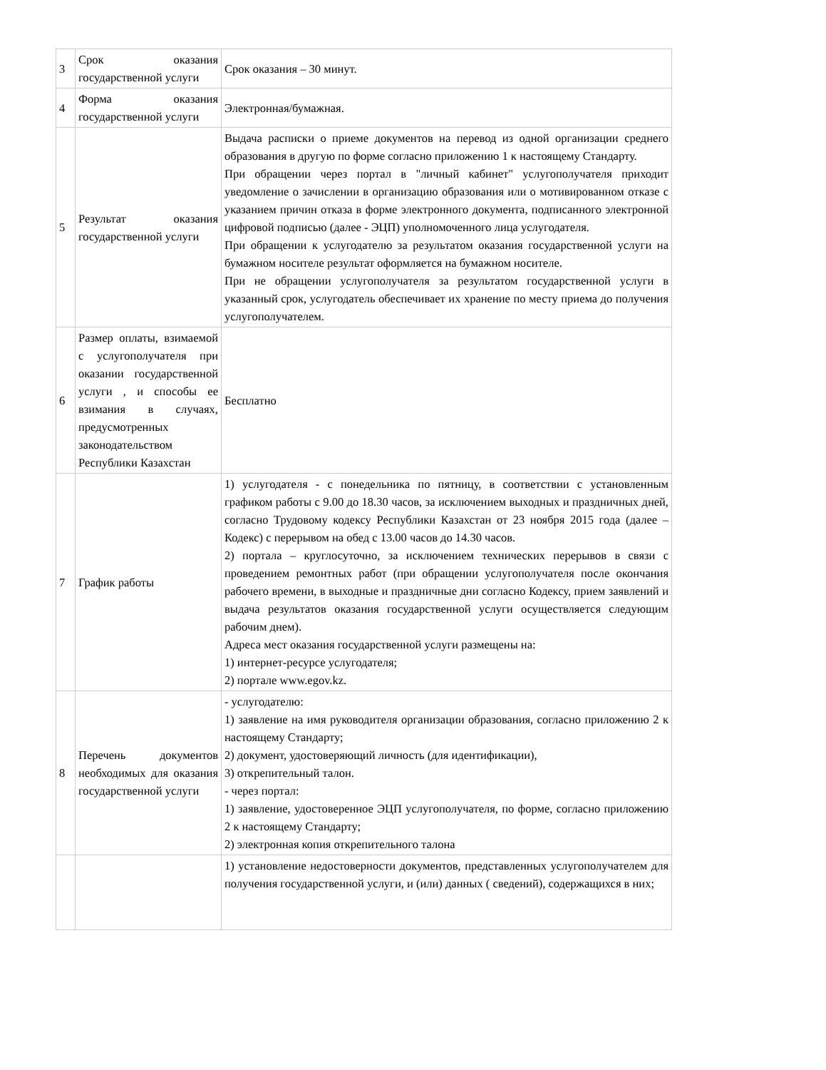| 3 | Срок оказания государственной услуги | Срок оказания – 30 минут. |
| 4 | Форма оказания государственной услуги | Электронная/бумажная. |
| 5 | Результат оказания государственной услуги | Выдача расписки о приеме документов на перевод из одной организации среднего образования в другую по форме согласно приложению 1 к настоящему Стандарту. При обращении через портал в "личный кабинет" услугополучателя приходит уведомление о зачислении в организацию образования или о мотивированном отказе с указанием причин отказа в форме электронного документа, подписанного электронной цифровой подписью (далее - ЭЦП) уполномоченного лица услугодателя. При обращении к услугодателю за результатом оказания государственной услуги на бумажном носителе результат оформляется на бумажном носителе. При не обращении услугополучателя за результатом государственной услуги в указанный срок, услугодатель обеспечивает их хранение по месту приема до получения услугополучателем. |
| 6 | Размер оплаты, взимаемой с услугополучателя при оказании государственной услуги , и способы ее взимания в случаях, предусмотренных законодательством Республики Казахстан | Бесплатно |
| 7 | График работы | 1) услугодателя - с понедельника по пятницу, в соответствии с установленным графиком работы с 9.00 до 18.30 часов, за исключением выходных и праздничных дней, согласно Трудовому кодексу Республики Казахстан от 23 ноября 2015 года (далее – Кодекс) с перерывом на обед с 13.00 часов до 14.30 часов. 2) портала – круглосуточно, за исключением технических перерывов в связи с проведением ремонтных работ (при обращении услугополучателя после окончания рабочего времени, в выходные и праздничные дни согласно Кодексу, прием заявлений и выдача результатов оказания государственной услуги осуществляется следующим рабочим днем). Адреса мест оказания государственной услуги размещены на: 1) интернет-ресурсе услугодателя; 2) портале www.egov.kz. |
| 8 | Перечень документов необходимых для оказания государственной услуги | - услугодателю: 1) заявление на имя руководителя организации образования, согласно приложению 2 к настоящему Стандарту; 2) документ, удостоверяющий личность (для идентификации), 3) открепительный талон. - через портал: 1) заявление, удостоверенное ЭЦП услугополучателя, по форме, согласно приложению 2 к настоящему Стандарту; 2) электронная копия открепительного талона |
| | | 1) установление недостоверности документов, представленных услугополучателем для получения государственной услуги, и (или) данных ( сведений), содержащихся в них; |